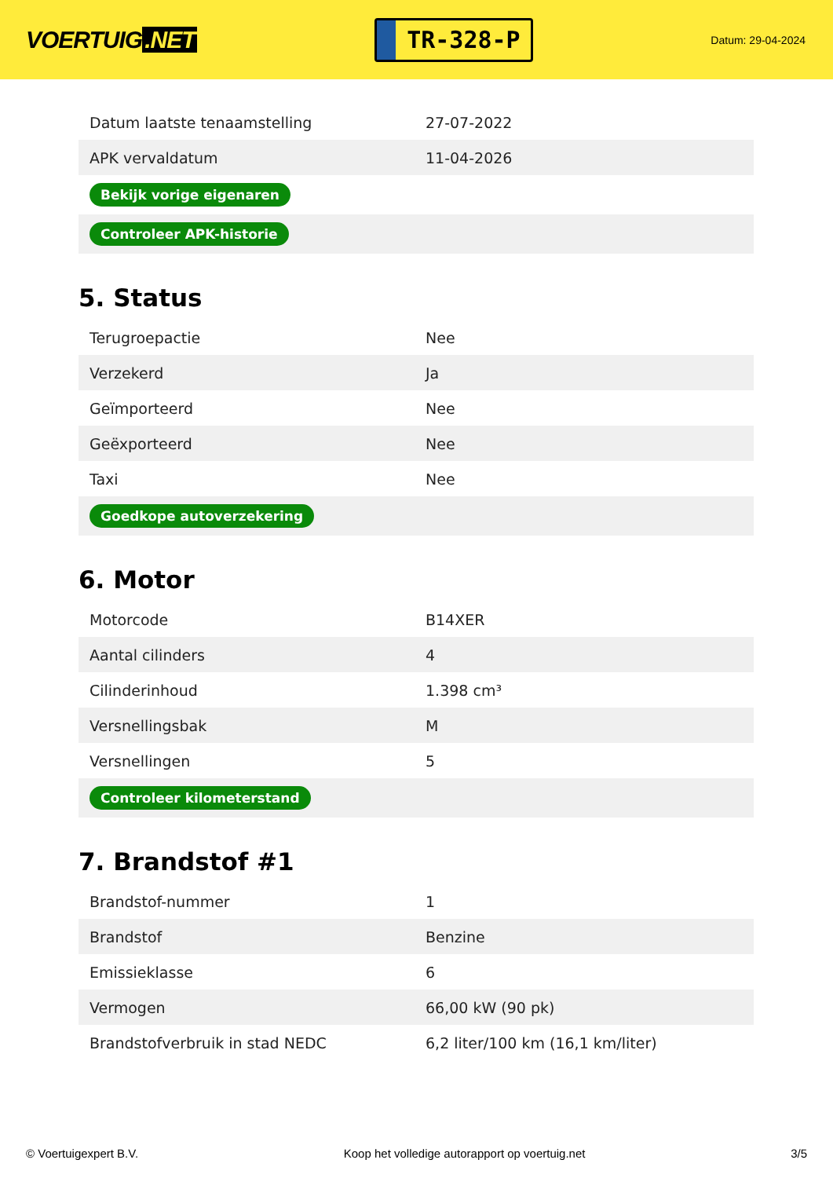VOERTUIG.NET
TR-328-P
Datum: 29-04-2024
| Datum laatste tenaamstelling | 27-07-2022 |
| APK vervaldatum | 11-04-2026 |
| Bekijk vorige eigenaren | |
| Controleer APK-historie | |
5. Status
| Terugroepactie | Nee |
| Verzekerd | Ja |
| Geïmporteerd | Nee |
| Geëxporteerd | Nee |
| Taxi | Nee |
| Goedkope autoverzekering | |
6. Motor
| Motorcode | B14XER |
| Aantal cilinders | 4 |
| Cilinderinhoud | 1.398 cm³ |
| Versnellingsbak | M |
| Versnellingen | 5 |
| Controleer kilometerstand | |
7. Brandstof #1
| Brandstof-nummer | 1 |
| Brandstof | Benzine |
| Emissieklasse | 6 |
| Vermogen | 66,00 kW (90 pk) |
| Brandstofverbruik in stad NEDC | 6,2 liter/100 km (16,1 km/liter) |
© Voertuigexpert B.V. Koop het volledige autorapport op voertuig.net 3/5